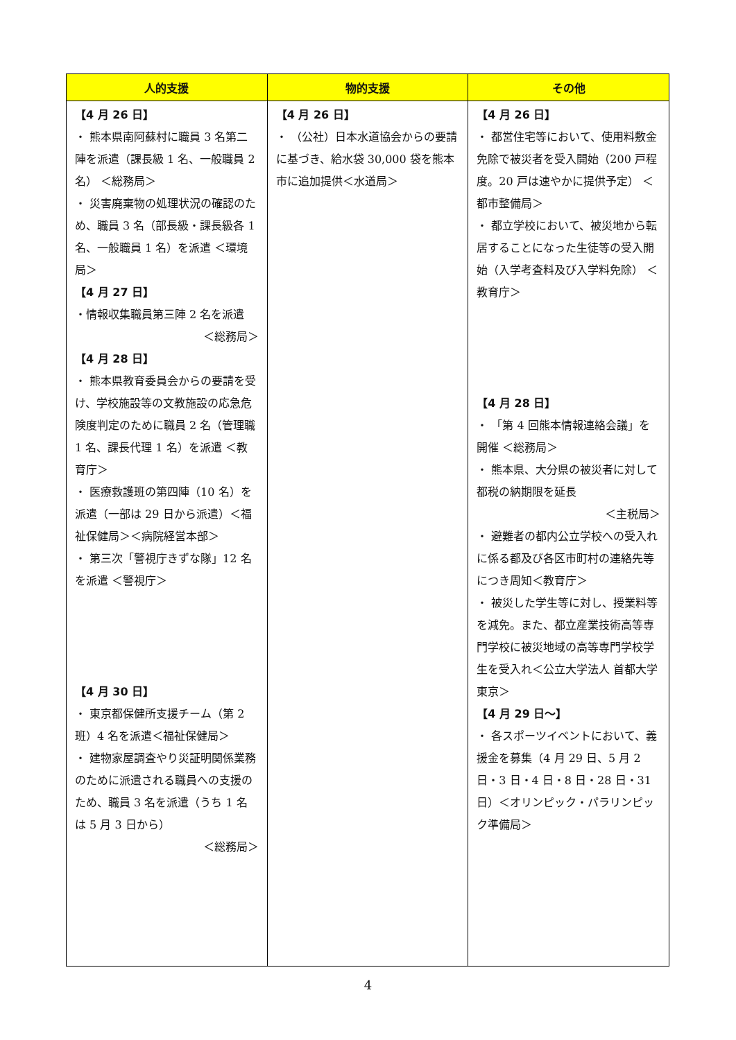| 人的支援 | 物的支援 | その他 |
| --- | --- | --- |
| 【4 月 26 日】 ・ 熊本県南阿蘇村に職員 3 名第二陣を派遣（課長級 1 名、一般職員 2 名） ＜総務局＞ ・ 災害廃棄物の処理状況の確認のため、職員 3 名（部長級・課長級各 1 名、一般職員 1 名）を派遣 ＜環境局＞ 【4 月 27 日】 ・情報収集職員第三陣 2 名を派遣 ＜総務局＞ 【4 月 28 日】 ・ 熊本県教育委員会からの要請を受け、学校施設等の文教施設の応急危険度判定のために職員 2 名（管理職 1 名、課長代理 1 名）を派遣 ＜教育庁＞ ・ 医療救護班の第四陣（10 名）を派遣（一部は 29 日から派遣）＜福祉保健局＞＜病院経営本部＞ ・ 第三次「警視庁きずな隊」12 名を派遣 ＜警視庁＞ 【4 月 30 日】 ・ 東京都保健所支援チーム（第 2 班）4 名を派遣＜福祉保健局＞ ・ 建物家屋調査やり災証明関係業務のために派遣される職員への支援のため、職員 3 名を派遣（うち 1 名は 5 月 3 日から） ＜総務局＞ | 【4 月 26 日】 ・ （公社）日本水道協会からの要請に基づき、給水袋 30,000 袋を熊本市に追加提供＜水道局＞ | 【4 月 26 日】 ・ 都営住宅等において、使用料敷金免除で被災者を受入開始（200 戸程度。20 戸は速やかに提供予定） ＜都市整備局＞ ・ 都立学校において、被災地から転居することになった生徒等の受入開始（入学考査料及び入学料免除） ＜教育庁＞ 【4 月 28 日】 ・ 「第 4 回熊本情報連絡会議」を開催 ＜総務局＞ ・ 熊本県、大分県の被災者に対して都税の納期限を延長 ＜主税局＞ ・ 避難者の都内公立学校への受入れに係る都及び各区市町村の連絡先等につき周知＜教育庁＞ ・ 被災した学生等に対し、授業料等を減免。また、都立産業技術高等専門学校に被災地域の高等専門学校学生を受入れ＜公立大学法人 首都大学東京＞ 【4 月 29 日～】 ・ 各スポーツイベントにおいて、義援金を募集（4 月 29 日、5 月 2 日・3 日・4 日・8 日・28 日・31 日）＜オリンピック・パラリンピック準備局＞ |
4